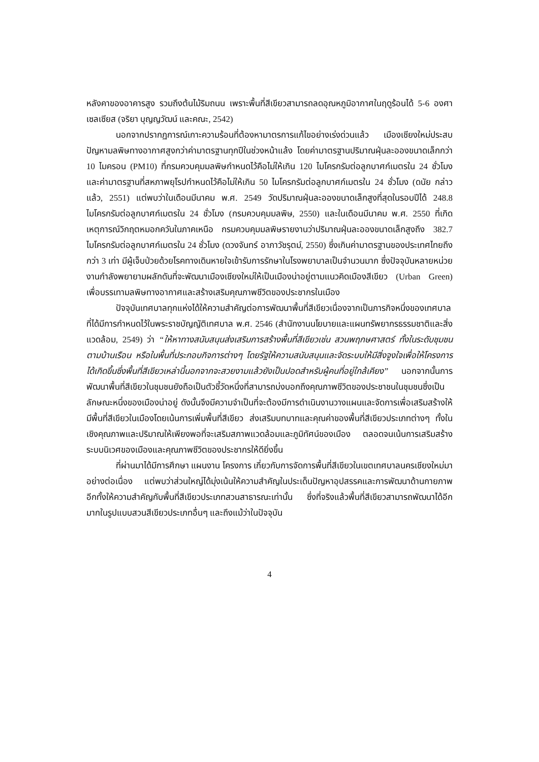หลังคาของอาคารสูง รวมถึงต้นไม้ริมถนน เพราะพื้นที่สีเขียวสามารถลดอุณหภูมิอากาศในฤดูร้อนได้ 5-6 องศาเซลเซียส (จริยา บุญญวัฒน์ และคณะ, 2542)
นอกจากปรากฏการณ์เกาะความร้อนที่ต้องหามาตรการแก้ไขอย่างเร่งด่วนแล้ว เมืองเชียงใหม่ประสบปัญหามลพิษทางอากาศสูงกว่าค่ามาตรฐานทุกปีในช่วงหน้าแล้ง โดยค่ามาตรฐานปริมาณฝุ่นละอองขนาดเล็กกว่า 10 ไมครอน (PM10) ที่กรมควบคุมมลพิษกำหนดไว้คือไม่ให้เกิน 120 ไมโครกรัมต่อลูกบาศก์เมตรใน 24 ชั่วโมง และค่ามาตรฐานที่สหภาพยุโรปกำหนดไว้คือไม่ให้เกิน 50 ไมโครกรัมต่อลูกบาศก์เมตรใน 24 ชั่วโมง (ดนัย กล่าวแล้ว, 2551) แต่พบว่าในเดือนมีนาคม พ.ศ. 2549 วัดปริมาณฝุ่นละอองขนาดเล็กสูงที่สุดในรอบปีได้ 248.8 ไมโครกรัมต่อลูกบาศก์เมตรใน 24 ชั่วโมง (กรมควบคุมมลพิษ, 2550) และในเดือนมีนาคม พ.ศ. 2550 ที่เกิดเหตุการณ์วิกฤตหมอกควันในภาคเหนือ กรมควบคุมมลพิษรายงานว่าปริมาณฝุ่นละอองขนาดเล็กสูงถึง 382.7 ไมโครกรัมต่อลูกบาศก์เมตรใน 24 ชั่วโมง (ดวงจันทร์ อาภาวัชรุตม์, 2550) ซึ่งเกินค่ามาตรฐานของประเทศไทยถึงกว่า 3 เท่า มีผู้เจ็บป่วยด้วยโรคทางเดินหายใจเข้ารับการรักษาในโรงพยาบาลเป็นจำนวนมาก ซึ่งปัจจุบันหลายหน่วยงานกำลังพยายามผลักดันที่จะพัฒนาเมืองเชียงใหม่ให้เป็นเมืองน่าอยู่ตามแนวคิดเมืองสีเขียว (Urban Green) เพื่อบรรเทามลพิษทางอากาศและสร้างเสริมคุณภาพชีวิตของประชากรในเมือง
ปัจจุบันเทศบาลทุกแห่งได้ให้ความสำคัญต่อการพัฒนาพื้นที่สีเขียวเนื่องจากเป็นภารกิจหนึ่งของเทศบาลที่ได้มีการกำหนดไว้ในพระราชบัญญัติเทศบาล พ.ศ. 2546 (สำนักงานนโยบายและแผนทรัพยากรธรรมชาติและสิ่งแวดล้อม, 2549) ว่า “ให้หาทางสนับสนุนส่งเสริมการสร้างพื้นที่สีเขียวเช่น สวนพฤกษศาสตร์ ทั้งในระดับชุมชน ตามบ้านเรือน หรือในพื้นที่ประกอบกิจการต่างๆ โดยรัฐให้ความสนับสนุนและจัดระบบให้มีสิ่งจูงใจเพื่อให้โครงการได้เกิดขึ้นซึ่งพื้นที่สีเขียวเหล่านี้นอกจากจะสวยงามแล้วยังเป็นปอดสำหรับผู้คนที่อยู่ใกล้เคียง” นอกจากนั้นการพัฒนาพื้นที่สีเขียวในชุมชนยังถือเป็นตัวชี้วัดหนึ่งที่สามารถบ่งบอกถึงคุณภาพชีวิตของประชาชนในชุมชนซึ่งเป็นลักษณะหนึ่งของเมืองน่าอยู่ ดังนั้นจึงมีความจำเป็นที่จะต้องมีการดำเนินงานวางแผนและจัดการเพื่อเสริมสร้างให้มีพื้นที่สีเขียวในเมืองโดยเน้นการเพิ่มพื้นที่สีเขียว ส่งเสริมบทบาทและคุณค่าของพื้นที่สีเขียวประเภทต่างๆ ทั้งในเชิงคุณภาพและปริมาณให้เพียงพอที่จะเสริมสภาพแวดล้อมและภูมิทัศน์ของเมือง ตลอดจนเน้นการเสริมสร้างระบบนิเวศของเมืองและคุณภาพชีวิตของประชากรให้ดียิ่งขึ้น
ที่ผ่านมาได้มีการศึกษา แผนงาน โครงการ เกี่ยวกับการจัดการพื้นที่สีเขียวในเขตเทศบาลนครเชียงใหม่มาอย่างต่อเนื่อง แต่พบว่าส่วนใหญ่ได้มุ่งเน้นให้ความสำคัญในประเด็นปัญหาอุปสรรคและการพัฒนาด้านกายภาพ อีกทั้งให้ความสำคัญกับพื้นที่สีเขียวประเภทสวนสาธารณะเท่านั้น ซึ่งที่จริงแล้วพื้นที่สีเขียวสามารถพัฒนาได้อีกมากในรูปแบบสวนสีเขียวประเภทอื่นๆ และถึงแม้ว่าในปัจจุบัน
4